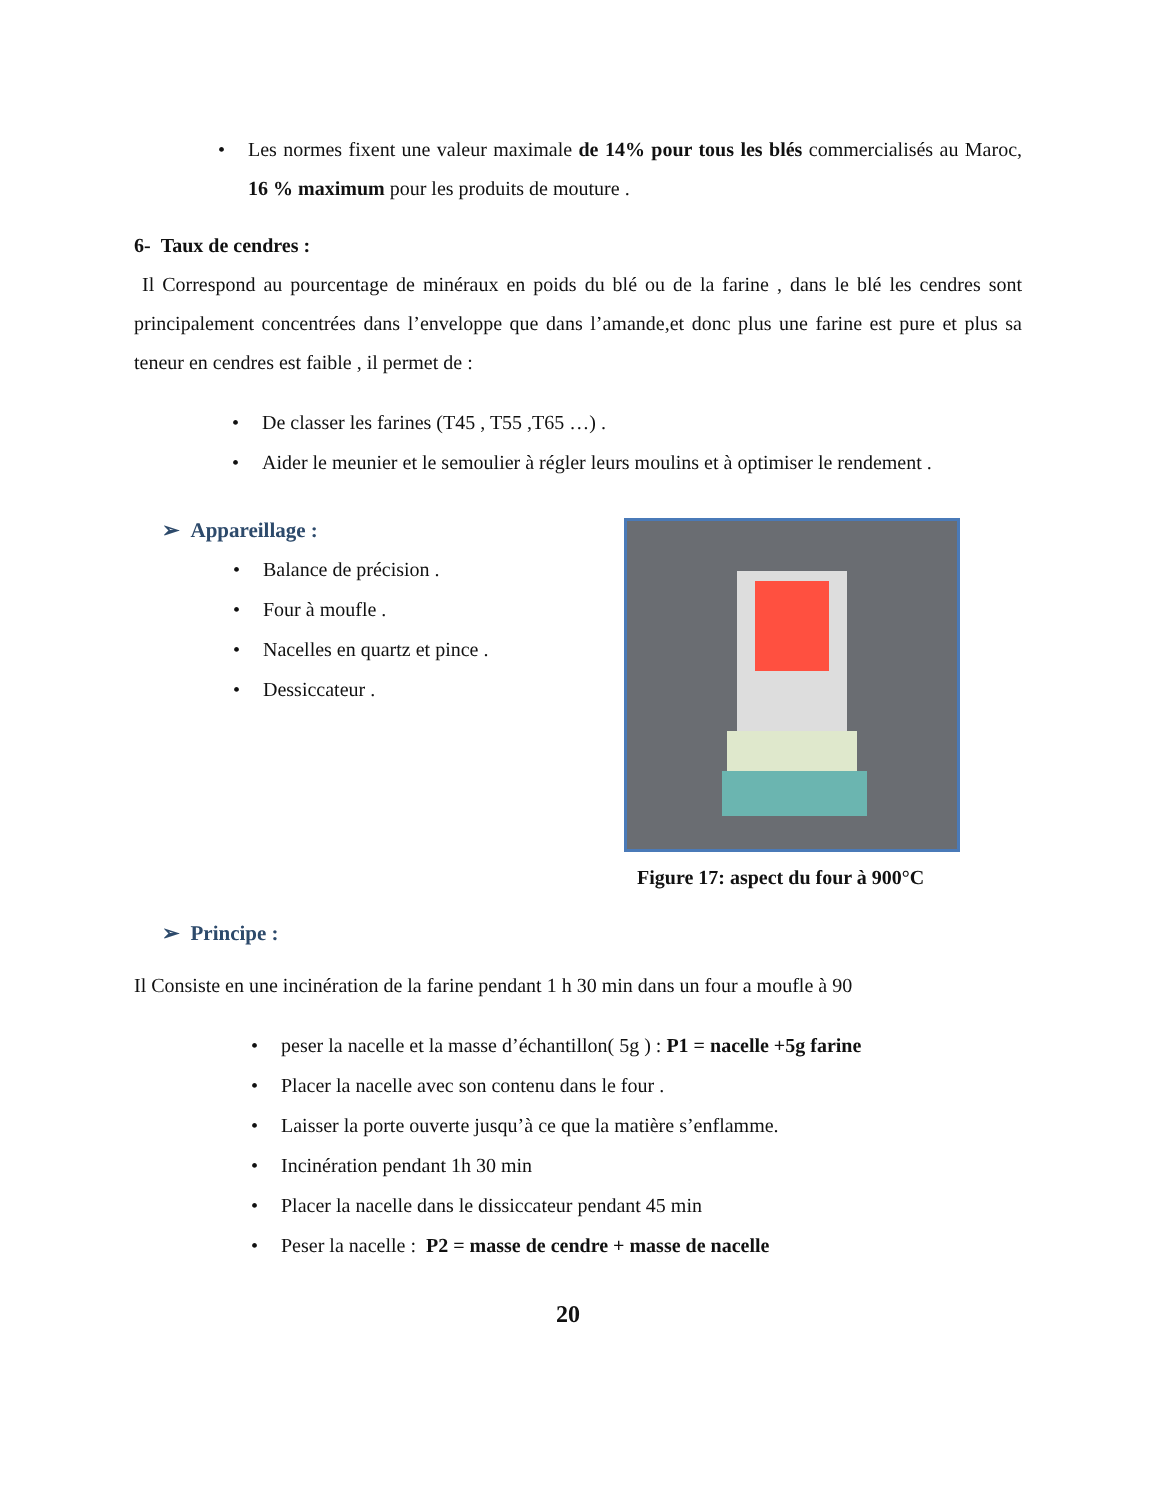• Les normes fixent une valeur maximale de 14% pour tous les blés commercialisés au Maroc, 16 % maximum pour les produits de mouture .
6- Taux de cendres :
Il Correspond au pourcentage de minéraux en poids du blé ou de la farine , dans le blé les cendres sont principalement concentrées dans l’enveloppe que dans l’amande,et donc plus une farine est pure et plus sa teneur en cendres est faible , il permet de :
• De classer les farines (T45 , T55 ,T65 …) .
• Aider le meunier et le semoulier à régler leurs moulins et à optimiser le rendement .
➢ Appareillage :
• Balance de précision .
• Four à moufle .
• Nacelles en quartz et pince .
• Dessiccateur .
Figure 17: aspect du four à 900°C
➢ Principe :
Il Consiste en une incinération de la farine pendant 1 h 30 min dans un four a moufle à 90
• peser la nacelle et la masse d’échantillon( 5g ) : P1 = nacelle +5g farine
• Placer la nacelle avec son contenu dans le four .
• Laisser la porte ouverte jusqu’à ce que la matière s’enflamme.
• Incinération pendant 1h 30 min
• Placer la nacelle dans le dissiccateur pendant 45 min
• Peser la nacelle : P2 = masse de cendre + masse de nacelle
20